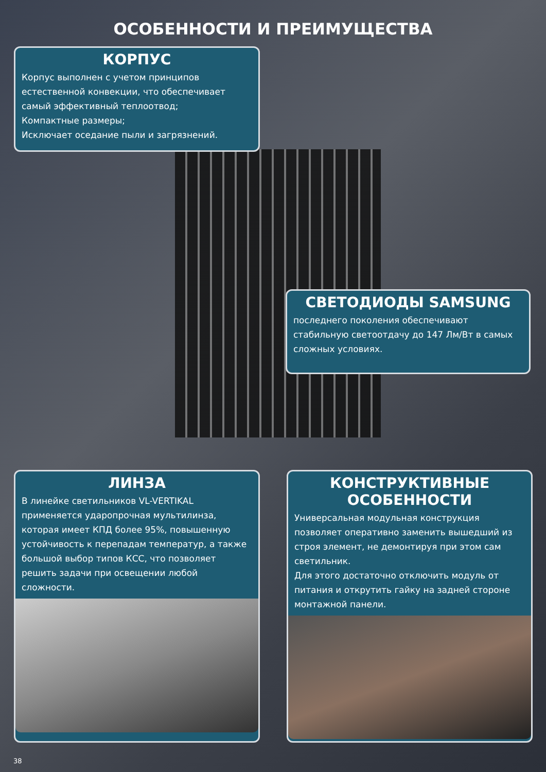ОСОБЕННОСТИ И ПРЕИМУЩЕСТВА
КОРПУС
Корпус выполнен с учетом принципов естественной конвекции, что обеспечивает самый эффективный теплоотвод;
Компактные размеры;
Исключает оседание пыли и загрязнений.
СВЕТОДИОДЫ SAMSUNG
последнего поколения обеспечивают стабильную светоотдачу до 147 Лм/Вт в самых сложных условиях.
ЛИНЗА
В линейке светильников VL-VERTIKAL применяется ударопрочная мультилинза, которая имеет КПД более 95%, повышенную устойчивость к перепадам температур, а также большой выбор типов КСС, что позволяет решить задачи при освещении любой сложности.
КОНСТРУКТИВНЫЕ ОСОБЕННОСТИ
Универсальная модульная конструкция позволяет оперативно заменить вышедший из строя элемент, не демонтируя при этом сам светильник.
Для этого достаточно отключить модуль от питания и открутить гайку на задней стороне монтажной панели.
38